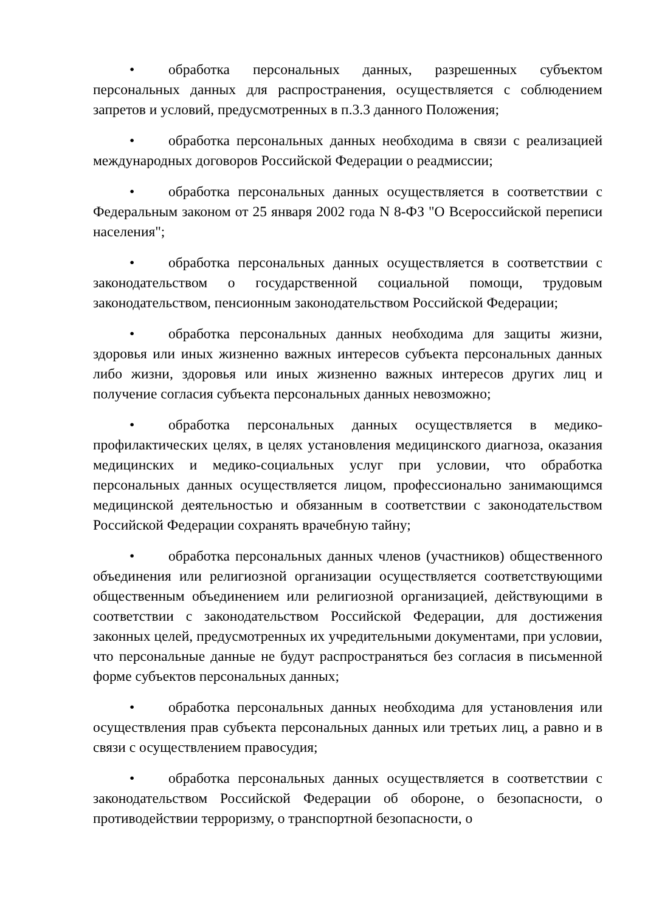• обработка персональных данных, разрешенных субъектом персональных данных для распространения, осуществляется с соблюдением запретов и условий, предусмотренных в п.3.3 данного Положения;
• обработка персональных данных необходима в связи с реализацией международных договоров Российской Федерации о реадмиссии;
• обработка персональных данных осуществляется в соответствии с Федеральным законом от 25 января 2002 года N 8-ФЗ "О Всероссийской переписи населения";
• обработка персональных данных осуществляется в соответствии с законодательством о государственной социальной помощи, трудовым законодательством, пенсионным законодательством Российской Федерации;
• обработка персональных данных необходима для защиты жизни, здоровья или иных жизненно важных интересов субъекта персональных данных либо жизни, здоровья или иных жизненно важных интересов других лиц и получение согласия субъекта персональных данных невозможно;
• обработка персональных данных осуществляется в медико-профилактических целях, в целях установления медицинского диагноза, оказания медицинских и медико-социальных услуг при условии, что обработка персональных данных осуществляется лицом, профессионально занимающимся медицинской деятельностью и обязанным в соответствии с законодательством Российской Федерации сохранять врачебную тайну;
• обработка персональных данных членов (участников) общественного объединения или религиозной организации осуществляется соответствующими общественным объединением или религиозной организацией, действующими в соответствии с законодательством Российской Федерации, для достижения законных целей, предусмотренных их учредительными документами, при условии, что персональные данные не будут распространяться без согласия в письменной форме субъектов персональных данных;
• обработка персональных данных необходима для установления или осуществления прав субъекта персональных данных или третьих лиц, а равно и в связи с осуществлением правосудия;
• обработка персональных данных осуществляется в соответствии с законодательством Российской Федерации об обороне, о безопасности, о противодействии терроризму, о транспортной безопасности, о